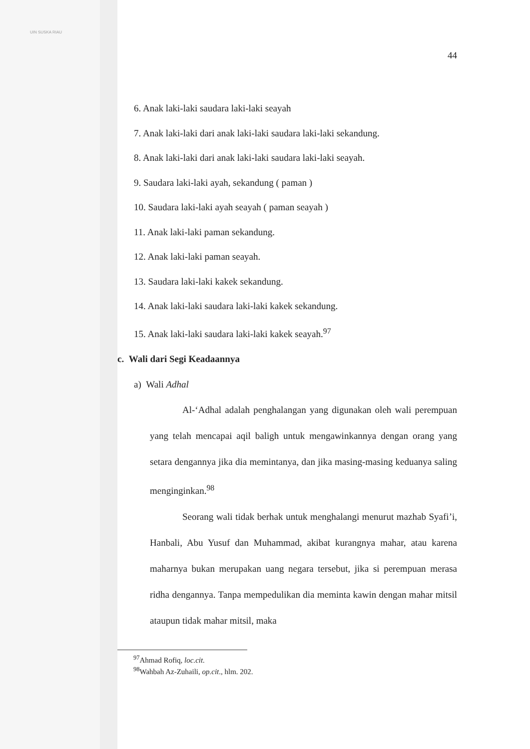44
6. Anak laki-laki saudara laki-laki seayah
7. Anak laki-laki dari anak laki-laki saudara laki-laki sekandung.
8. Anak laki-laki dari anak laki-laki saudara laki-laki seayah.
9. Saudara laki-laki ayah, sekandung ( paman )
10. Saudara laki-laki ayah seayah ( paman seayah )
11. Anak laki-laki paman sekandung.
12. Anak laki-laki paman seayah.
13. Saudara laki-laki kakek sekandung.
14. Anak laki-laki saudara laki-laki kakek sekandung.
15. Anak laki-laki saudara laki-laki kakek seayah.<sup>97</sup>
c. Wali dari Segi Keadaannya
a) Wali Adhal
Al-‘Adhal adalah penghalangan yang digunakan oleh wali perempuan yang telah mencapai aqil baligh untuk mengawinkannya dengan orang yang setara dengannya jika dia memintanya, dan jika masing-masing keduanya saling menginginkan.<sup>98</sup>
Seorang wali tidak berhak untuk menghalangi menurut mazhab Syafi’i, Hanbali, Abu Yusuf dan Muhammad, akibat kurangnya mahar, atau karena maharnya bukan merupakan uang negara tersebut, jika si perempuan merasa ridha dengannya. Tanpa mempedulikan dia meminta kawin dengan mahar mitsil ataupun tidak mahar mitsil, maka
<sup>97</sup> Ahmad Rofiq, loc.cit.
<sup>98</sup> Wahbah Az-Zuhaili, op.cit., hlm. 202.
UIN SUSKA RIAU